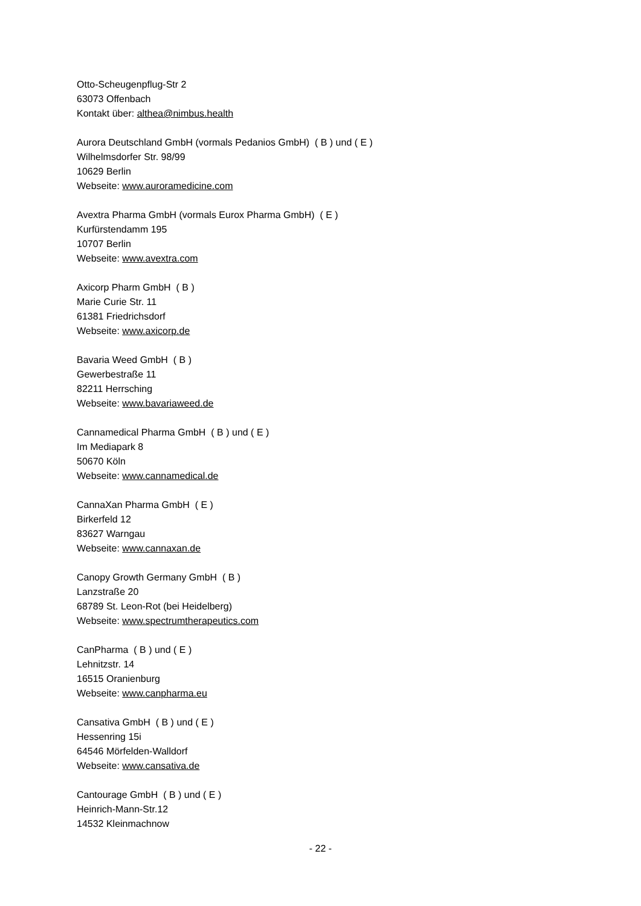Otto-Scheugenpflug-Str 2
63073 Offenbach
Kontakt über: althea@nimbus.health
Aurora Deutschland GmbH (vormals Pedanios GmbH) ( B ) und ( E )
Wilhelmsdorfer Str. 98/99
10629 Berlin
Webseite: www.auroramedicine.com
Avextra Pharma GmbH (vormals Eurox Pharma GmbH) ( E )
Kurfürstendamm 195
10707 Berlin
Webseite: www.avextra.com
Axicorp Pharm GmbH ( B )
Marie Curie Str. 11
61381 Friedrichsdorf
Webseite: www.axicorp.de
Bavaria Weed GmbH ( B )
Gewerbestraße 11
82211 Herrsching
Webseite: www.bavariaweed.de
Cannamedical Pharma GmbH ( B ) und ( E )
Im Mediapark 8
50670 Köln
Webseite: www.cannamedical.de
CannaXan Pharma GmbH ( E )
Birkerfeld 12
83627 Warngau
Webseite: www.cannaxan.de
Canopy Growth Germany GmbH ( B )
Lanzstraße 20
68789 St. Leon-Rot (bei Heidelberg)
Webseite: www.spectrumtherapeutics.com
CanPharma ( B ) und ( E )
Lehnitzstr. 14
16515 Oranienburg
Webseite: www.canpharma.eu
Cansativa GmbH ( B ) und ( E )
Hessenring 15i
64546 Mörfelden-Walldorf
Webseite: www.cansativa.de
Cantourage GmbH ( B ) und ( E )
Heinrich-Mann-Str.12
14532 Kleinmachnow
- 22 -